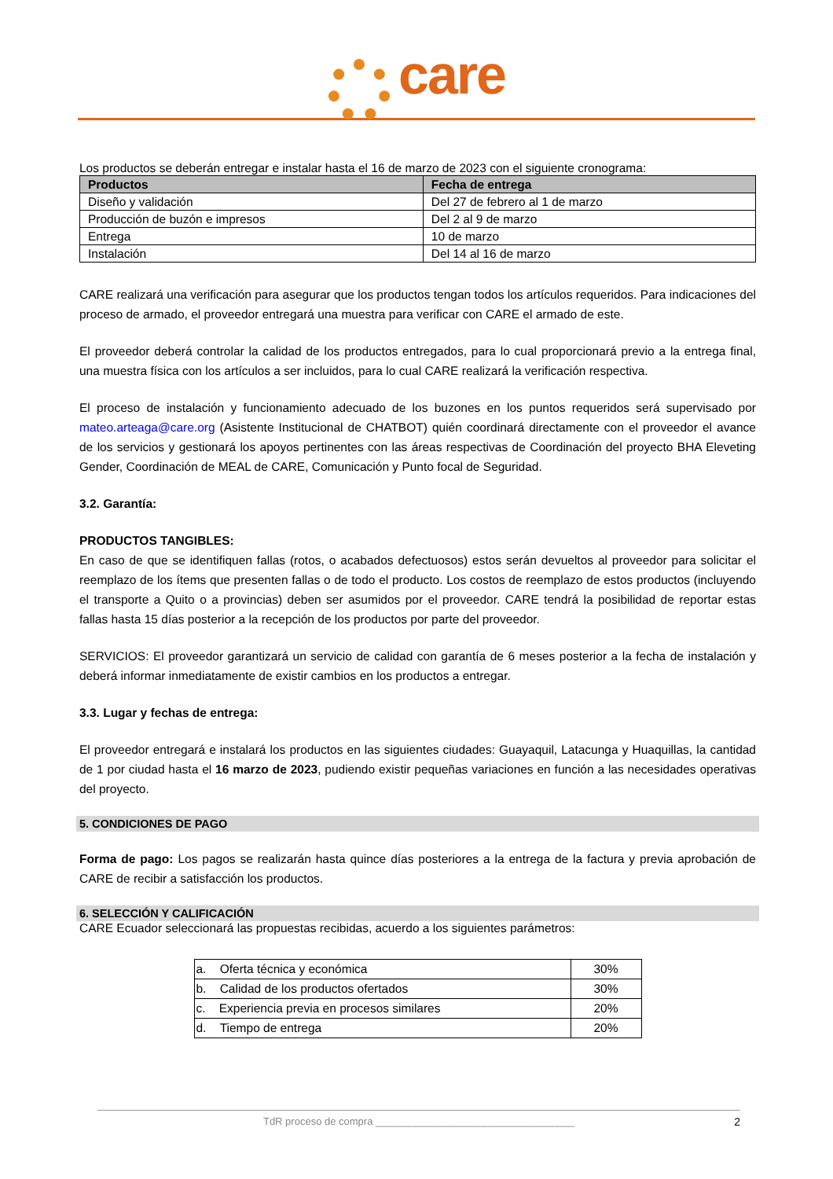care
Los productos se deberán entregar e instalar hasta el 16 de marzo de 2023 con el siguiente cronograma:
| Productos | Fecha de entrega |
| --- | --- |
| Diseño y validación | Del 27 de febrero al 1 de marzo |
| Producción de buzón e impresos | Del 2 al 9 de marzo |
| Entrega | 10 de marzo |
| Instalación | Del 14 al 16 de marzo |
CARE realizará una verificación para asegurar que los productos tengan todos los artículos requeridos. Para indicaciones del proceso de armado, el proveedor entregará una muestra para verificar con CARE el armado de este.
El proveedor deberá controlar la calidad de los productos entregados, para lo cual proporcionará previo a la entrega final, una muestra física con los artículos a ser incluidos, para lo cual CARE realizará la verificación respectiva.
El proceso de instalación y funcionamiento adecuado de los buzones en los puntos requeridos será supervisado por mateo.arteaga@care.org (Asistente Institucional de CHATBOT) quién coordinará directamente con el proveedor el avance de los servicios y gestionará los apoyos pertinentes con las áreas respectivas de Coordinación del proyecto BHA Eleveting Gender, Coordinación de MEAL de CARE, Comunicación y Punto focal de Seguridad.
3.2. Garantía:
PRODUCTOS TANGIBLES:
En caso de que se identifiquen fallas (rotos, o acabados defectuosos) estos serán devueltos al proveedor para solicitar el reemplazo de los ítems que presenten fallas o de todo el producto. Los costos de reemplazo de estos productos (incluyendo el transporte a Quito o a provincias) deben ser asumidos por el proveedor. CARE tendrá la posibilidad de reportar estas fallas hasta 15 días posterior a la recepción de los productos por parte del proveedor.
SERVICIOS: El proveedor garantizará un servicio de calidad con garantía de 6 meses posterior a la fecha de instalación y deberá informar inmediatamente de existir cambios en los productos a entregar.
3.3. Lugar y fechas de entrega:
El proveedor entregará e instalará los productos en las siguientes ciudades: Guayaquil, Latacunga y Huaquillas, la cantidad de 1 por ciudad hasta el 16 marzo de 2023, pudiendo existir pequeñas variaciones en función a las necesidades operativas del proyecto.
5. CONDICIONES DE PAGO
Forma de pago: Los pagos se realizarán hasta quince días posteriores a la entrega de la factura y previa aprobación de CARE de recibir a satisfacción los productos.
6. SELECCIÓN Y CALIFICACIÓN
CARE Ecuador seleccionará las propuestas recibidas, acuerdo a los siguientes parámetros:
| a. Oferta técnica y económica | 30% |
| b. Calidad de los productos ofertados | 30% |
| c. Experiencia previa en procesos similares | 20% |
| d. Tiempo de entrega | 20% |
TdR proceso de compra ___________________________________ 2